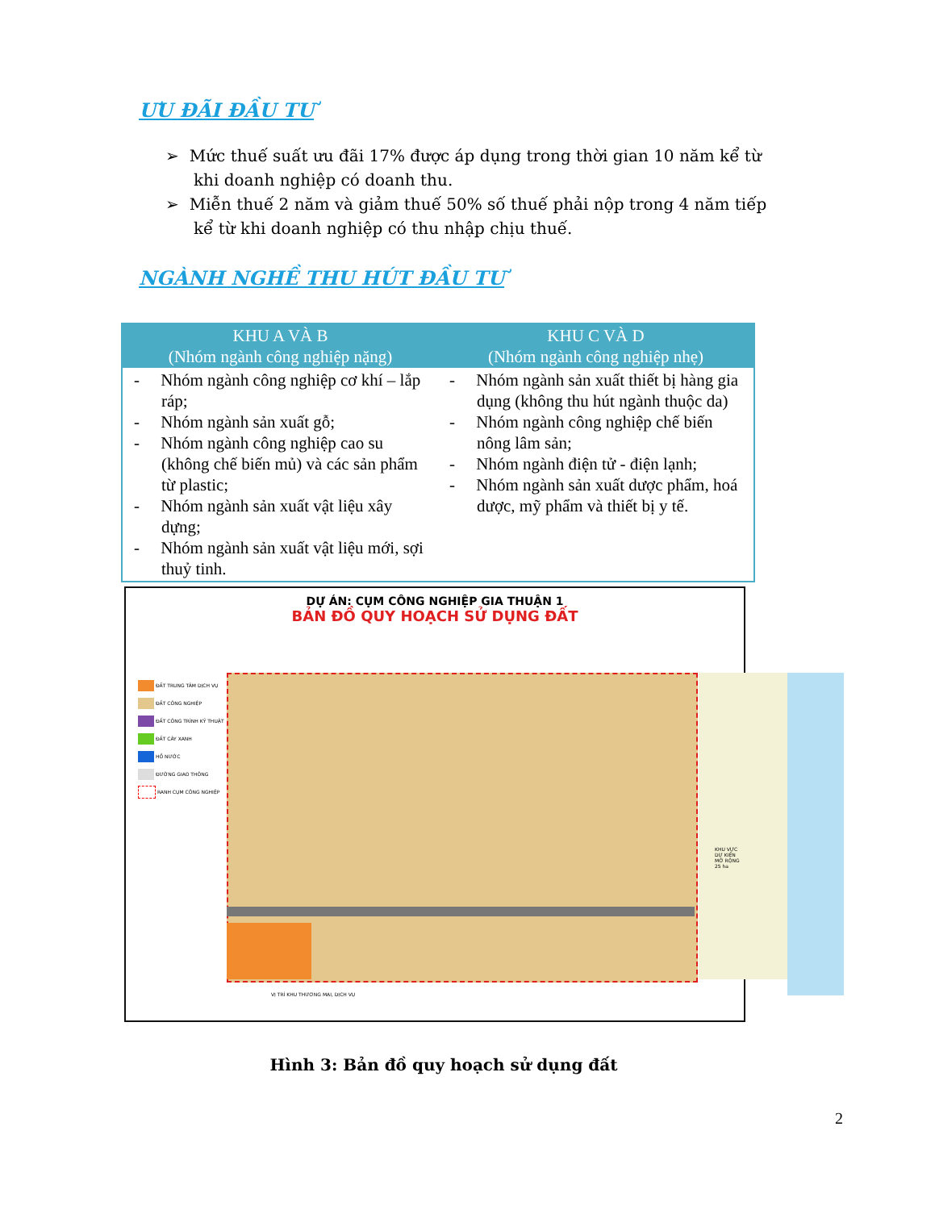ƯU ĐÃI ĐẦU TƯ
➢ Mức thuế suất ưu đãi 17% được áp dụng trong thời gian 10 năm kể từ khi doanh nghiệp có doanh thu.
➢ Miễn thuế 2 năm và giảm thuế 50% số thuế phải nộp trong 4 năm tiếp kể từ khi doanh nghiệp có thu nhập chịu thuế.
NGÀNH NGHỀ THU HÚT ĐẦU TƯ
| KHU A VÀ B (Nhóm ngành công nghiệp nặng) | KHU C VÀ D (Nhóm ngành công nghiệp nhẹ) |
| --- | --- |
| - Nhóm ngành công nghiệp cơ khí – lắp ráp; - Nhóm ngành sản xuất gỗ; - Nhóm ngành công nghiệp cao su (không chế biến mủ) và các sản phẩm từ plastic; - Nhóm ngành sản xuất vật liệu xây dựng; - Nhóm ngành sản xuất vật liệu mới, sợi thuỷ tinh. | - Nhóm ngành sản xuất thiết bị hàng gia dụng (không thu hút ngành thuộc da) - Nhóm ngành công nghiệp chế biến nông lâm sản; - Nhóm ngành điện tử - điện lạnh; - Nhóm ngành sản xuất dược phẩm, hoá dược, mỹ phẩm và thiết bị y tế. |
DỰ ÁN: CỤM CÔNG NGHIỆP GIA THUẬN 1
BẢN ĐỒ QUY HOẠCH SỬ DỤNG ĐẤT
ĐẤT TRUNG TÂM DỊCH VỤ
ĐẤT CÔNG NGHIỆP
ĐẤT CÔNG TRÌNH KỸ THUẬT
ĐẤT CÂY XANH
HỒ NƯỚC
ĐƯỜNG GIAO THÔNG
RANH CỤM CÔNG NGHIỆP
KHU VỰC DỰ KIẾN MỞ RỘNG 25 ha
VỊ TRÍ KHU THƯƠNG MẠI, DỊCH VỤ
Hình 3: Bản đồ quy hoạch sử dụng đất
2